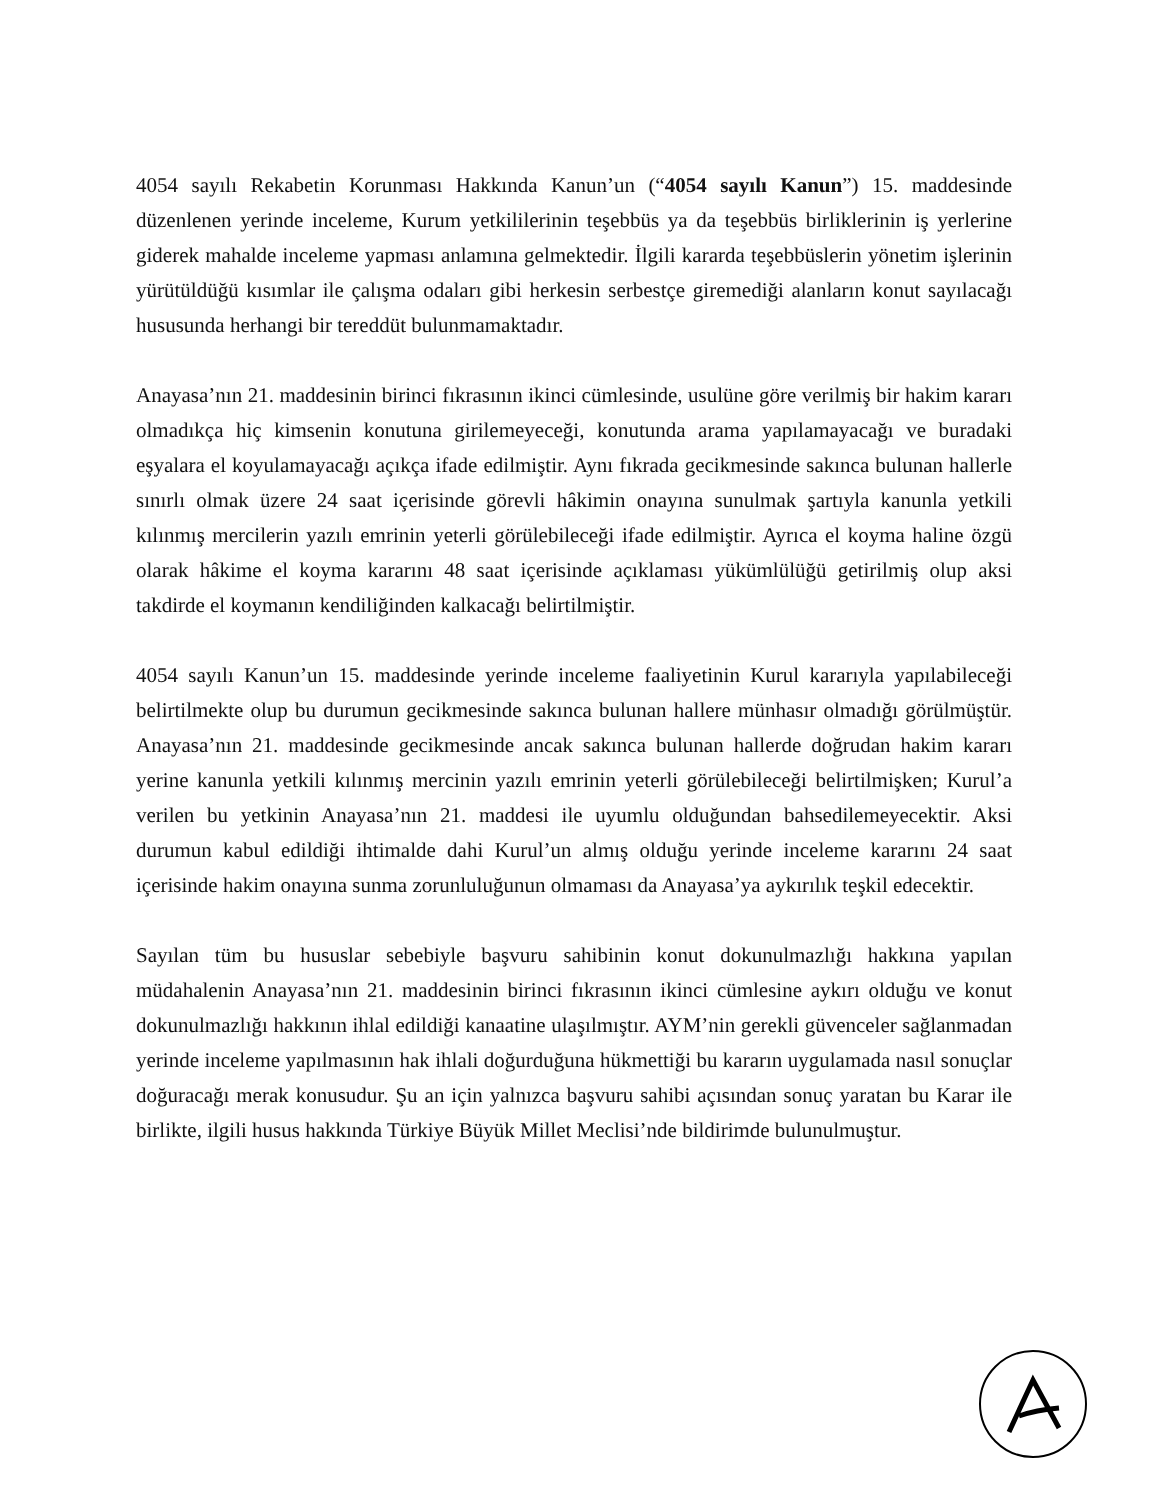4054 sayılı Rekabetin Korunması Hakkında Kanun’un (“4054 sayılı Kanun”) 15. maddesinde düzenlenen yerinde inceleme, Kurum yetkililerinin teşebbüs ya da teşebbüs birliklerinin iş yerlerine giderek mahalde inceleme yapması anlamına gelmektedir. İlgili kararda teşebbüslerin yönetim işlerinin yürütüldüğü kısımlar ile çalışma odaları gibi herkesin serbestçe giremediği alanların konut sayılacağı hususunda herhangi bir tereddüt bulunmamaktadır.
Anayasa’nın 21. maddesinin birinci fıkrasının ikinci cümlesinde, usulüne göre verilmiş bir hakim kararı olmadıkça hiç kimsenin konutuna girilemeyeceği, konutunda arama yapılamayacağı ve buradaki eşyalara el koyulamayacağı açıkça ifade edilmiştir. Aynı fıkrada gecikmesinde sakınca bulunan hallerle sınırlı olmak üzere 24 saat içerisinde görevli hâkimin onayına sunulmak şartıyla kanunla yetkili kılınmış mercilerin yazılı emrinin yeterli görülebileceği ifade edilmiştir. Ayrıca el koyma haline özgü olarak hâkime el koyma kararını 48 saat içerisinde açıklaması yükümlülüğü getirilmiş olup aksi takdirde el koymanın kendiliğinden kalkacağı belirtilmiştir.
4054 sayılı Kanun’un 15. maddesinde yerinde inceleme faaliyetinin Kurul kararıyla yapılabileceği belirtilmekte olup bu durumun gecikmesinde sakınca bulunan hallere münhasır olmadığı görülmüştür. Anayasa’nın 21. maddesinde gecikmesinde ancak sakınca bulunan hallerde doğrudan hakim kararı yerine kanunla yetkili kılınmış mercinin yazılı emrinin yeterli görülebileceği belirtilmişken; Kurul’a verilen bu yetkinin Anayasa’nın 21. maddesi ile uyumlu olduğundan bahsedilemeyecektir. Aksi durumun kabul edildiği ihtimalde dahi Kurul’un almış olduğu yerinde inceleme kararını 24 saat içerisinde hakim onayına sunma zorunluluğunun olmaması da Anayasa’ya aykırılık teşkil edecektir.
Sayılan tüm bu hususlar sebebiyle başvuru sahibinin konut dokunulmazlığı hakkına yapılan müdahalenin Anayasa’nın 21. maddesinin birinci fıkrasının ikinci cümlesine aykırı olduğu ve konut dokunulmazlığı hakkının ihlal edildiği kanaatine ulaşılmıştır. AYM’nin gerekli güvenceler sağlanmadan yerinde inceleme yapılmasının hak ihlali doğurduğuna hükmettiği bu kararın uygulamada nasıl sonuçlar doğuracağı merak konusudur. Şu an için yalnızca başvuru sahibi açısından sonuç yaratan bu Karar ile birlikte, ilgili husus hakkında Türkiye Büyük Millet Meclisi’nde bildirimde bulunulmuştur.